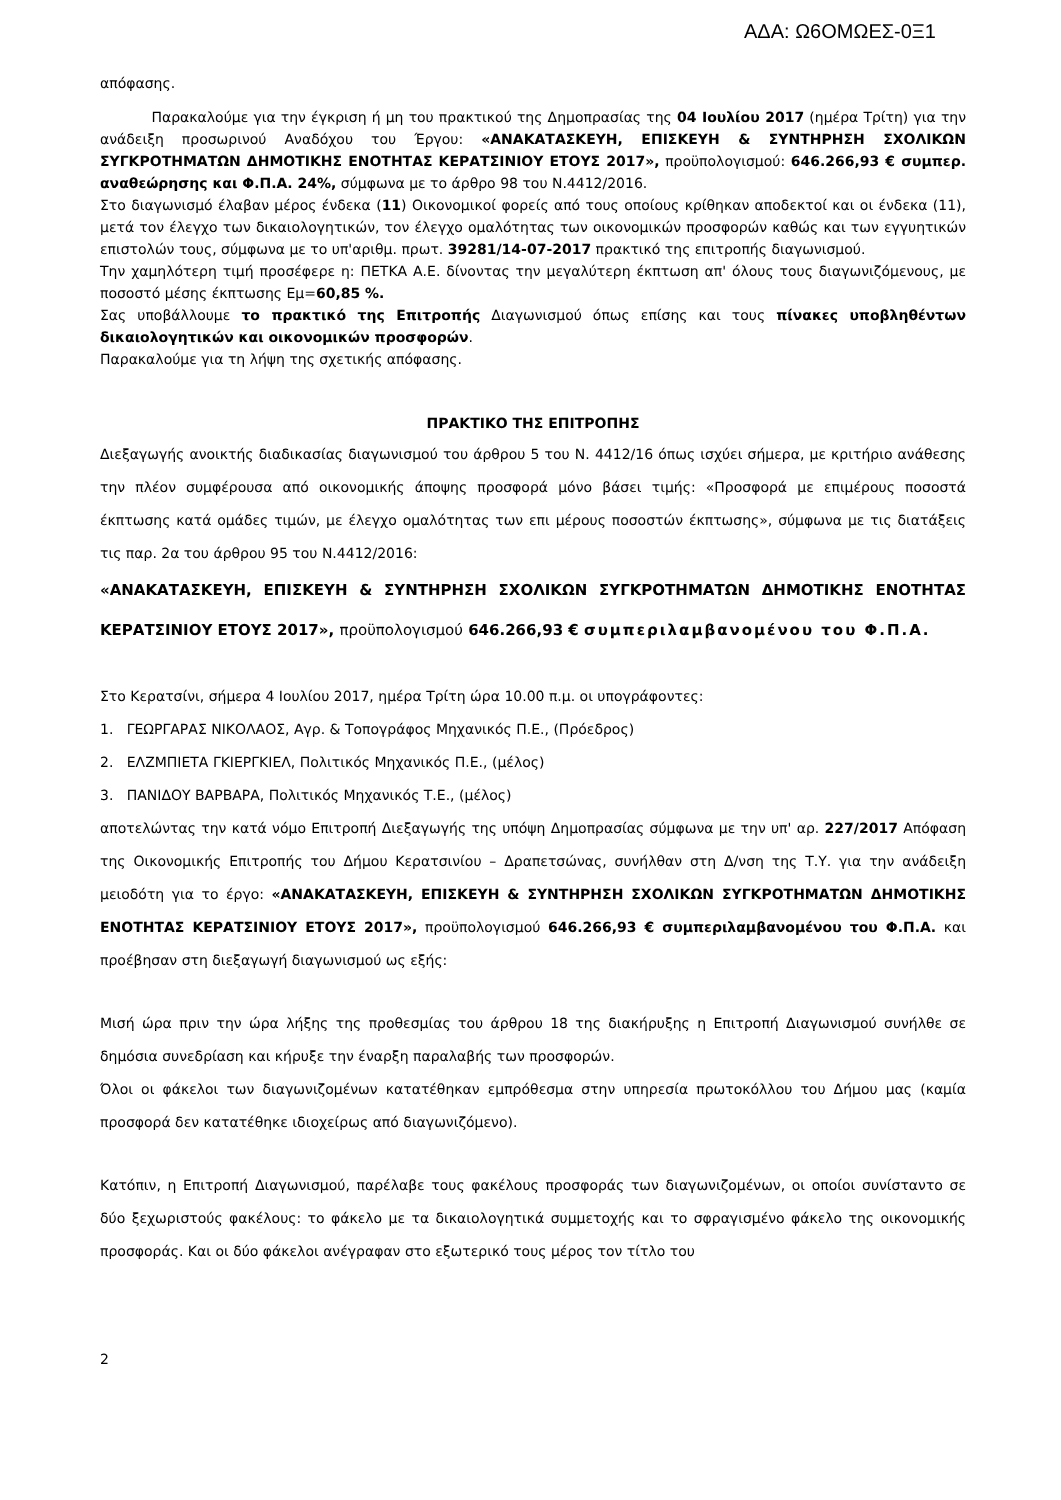ΑΔΑ: Ω6ΟΜΩΕΣ-0Ξ1
απόφασης.
Παρακαλούμε για την έγκριση ή μη του πρακτικού της Δημοπρασίας της 04 Ιουλίου 2017 (ημέρα Τρίτη) για την ανάδειξη προσωρινού Αναδόχου του Έργου: «ΑΝΑΚΑΤΑΣΚΕΥΗ, ΕΠΙΣΚΕΥΗ & ΣΥΝΤΗΡΗΣΗ ΣΧΟΛΙΚΩΝ ΣΥΓΚΡΟΤΗΜΑΤΩΝ ΔΗΜΟΤΙΚΗΣ ΕΝΟΤΗΤΑΣ ΚΕΡΑΤΣΙΝΙΟΥ ΕΤΟΥΣ 2017», προϋπολογισμού: 646.266,93 € συμπερ. αναθεώρησης και Φ.Π.Α. 24%, σύμφωνα με το άρθρο 98 του Ν.4412/2016.
Στο διαγωνισμό έλαβαν μέρος ένδεκα (11) Οικονομικοί φορείς από τους οποίους κρίθηκαν αποδεκτοί και οι ένδεκα (11), μετά τον έλεγχο των δικαιολογητικών, τον έλεγχο ομαλότητας των οικονομικών προσφορών καθώς και των εγγυητικών επιστολών τους, σύμφωνα με το υπ'αριθμ. πρωτ. 39281/14-07-2017 πρακτικό της επιτροπής διαγωνισμού.
Την χαμηλότερη τιμή προσέφερε η: ΠΕΤΚΑ Α.Ε. δίνοντας την μεγαλύτερη έκπτωση απ' όλους τους διαγωνιζόμενους, με ποσοστό μέσης έκπτωσης Εμ=60,85 %.
Σας υποβάλλουμε το πρακτικό της Επιτροπής Διαγωνισμού όπως επίσης και τους πίνακες υποβληθέντων δικαιολογητικών και οικονομικών προσφορών.
Παρακαλούμε για τη λήψη της σχετικής απόφασης.
ΠΡΑΚΤΙΚΟ ΤΗΣ ΕΠΙΤΡΟΠΗΣ
Διεξαγωγής ανοικτής διαδικασίας διαγωνισμού του άρθρου 5 του Ν. 4412/16 όπως ισχύει σήμερα, με κριτήριο ανάθεσης την πλέον συμφέρουσα από οικονομικής άποψης προσφορά μόνο βάσει τιμής: «Προσφορά με επιμέρους ποσοστά έκπτωσης κατά ομάδες τιμών, με έλεγχο ομαλότητας των επι μέρους ποσοστών έκπτωσης», σύμφωνα με τις διατάξεις τις παρ. 2α του άρθρου 95 του Ν.4412/2016:
«ΑΝΑΚΑΤΑΣΚΕΥΗ, ΕΠΙΣΚΕΥΗ & ΣΥΝΤΗΡΗΣΗ ΣΧΟΛΙΚΩΝ ΣΥΓΚΡΟΤΗΜΑΤΩΝ ΔΗΜΟΤΙΚΗΣ ΕΝΟΤΗΤΑΣ ΚΕΡΑΤΣΙΝΙΟΥ ΕΤΟΥΣ 2017», προϋπολογισμού 646.266,93 € συμπεριλαμβανομένου του Φ.Π.Α.
Στο Κερατσίνι, σήμερα 4 Ιουλίου 2017, ημέρα Τρίτη ώρα 10.00 π.μ. οι υπογράφοντες:
1. ΓΕΩΡΓΑΡΑΣ ΝΙΚΟΛΑΟΣ, Αγρ. & Τοπογράφος Μηχανικός Π.Ε., (Πρόεδρος)
2. ΕΛΖΜΠΙΕΤΑ ΓΚΙΕΡΓΚΙΕΛ, Πολιτικός Μηχανικός Π.Ε., (μέλος)
3. ΠΑΝΙΔΟΥ ΒΑΡΒΑΡΑ, Πολιτικός Μηχανικός Τ.Ε., (μέλος)
αποτελώντας την κατά νόμο Επιτροπή Διεξαγωγής της υπόψη Δημοπρασίας σύμφωνα με την υπ' αρ. 227/2017 Απόφαση της Οικονομικής Επιτροπής του Δήμου Κερατσινίου – Δραπετσώνας, συνήλθαν στη Δ/νση της Τ.Υ. για την ανάδειξη μειοδότη για το έργο: «ΑΝΑΚΑΤΑΣΚΕΥΗ, ΕΠΙΣΚΕΥΗ & ΣΥΝΤΗΡΗΣΗ ΣΧΟΛΙΚΩΝ ΣΥΓΚΡΟΤΗΜΑΤΩΝ ΔΗΜΟΤΙΚΗΣ ΕΝΟΤΗΤΑΣ ΚΕΡΑΤΣΙΝΙΟΥ ΕΤΟΥΣ 2017», προϋπολογισμού 646.266,93 € συμπεριλαμβανομένου του Φ.Π.Α. και προέβησαν στη διεξαγωγή διαγωνισμού ως εξής:
Μισή ώρα πριν την ώρα λήξης της προθεσμίας του άρθρου 18 της διακήρυξης η Επιτροπή Διαγωνισμού συνήλθε σε δημόσια συνεδρίαση και κήρυξε την έναρξη παραλαβής των προσφορών.
Όλοι οι φάκελοι των διαγωνιζομένων κατατέθηκαν εμπρόθεσμα στην υπηρεσία πρωτοκόλλου του Δήμου μας (καμία προσφορά δεν κατατέθηκε ιδιοχείρως από διαγωνιζόμενο).
Κατόπιν, η Επιτροπή Διαγωνισμού, παρέλαβε τους φακέλους προσφοράς των διαγωνιζομένων, οι οποίοι συνίσταντο σε δύο ξεχωριστούς φακέλους: το φάκελο με τα δικαιολογητικά συμμετοχής και το σφραγισμένο φάκελο της οικονομικής προσφοράς. Και οι δύο φάκελοι ανέγραφαν στο εξωτερικό τους μέρος τον τίτλο του
2